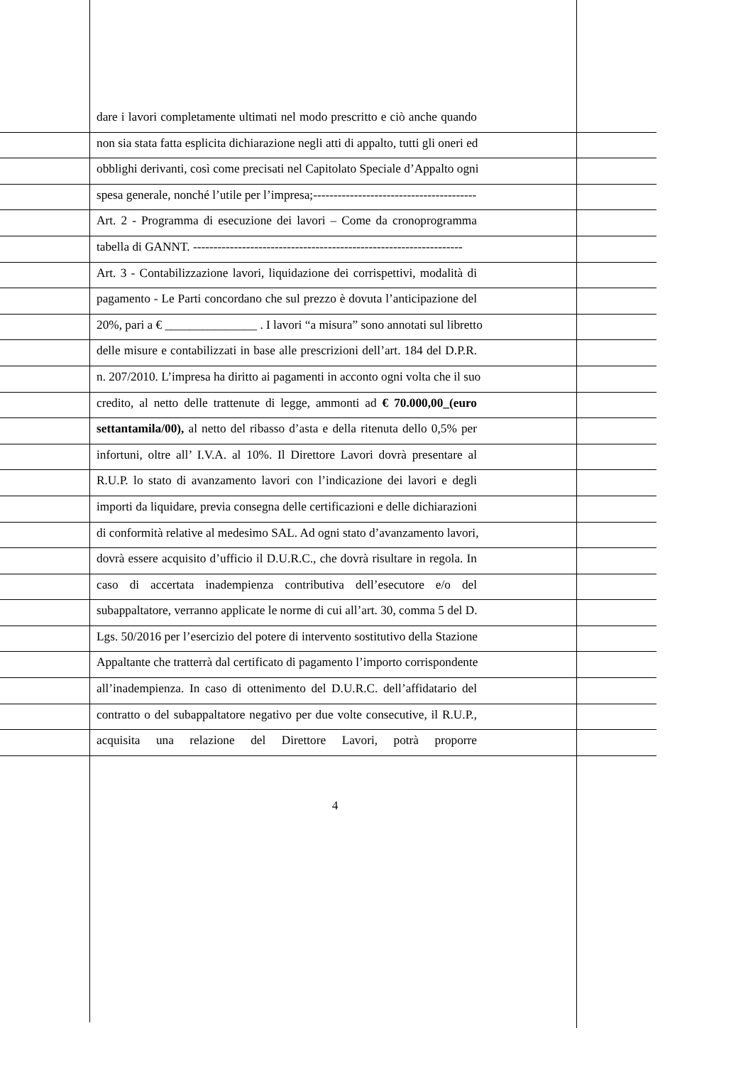dare i lavori completamente ultimati nel modo prescritto e ciò anche quando
non sia stata fatta esplicita dichiarazione negli atti di appalto, tutti gli oneri ed
obblighi derivanti, così come precisati nel Capitolato Speciale d’Appalto ogni
spesa generale, nonché l’utile per l’impresa;----------------------------------------
Art. 2 - Programma di esecuzione dei lavori – Come da cronoprogramma
tabella di GANNT. ------------------------------------------------------------------
Art. 3 - Contabilizzazione lavori, liquidazione dei corrispettivi, modalità di
pagamento - Le Parti concordano che sul prezzo è dovuta l’anticipazione del
20%, pari a € _______________ . I lavori “a misura” sono annotati sul libretto
delle misure e contabilizzati in base alle prescrizioni dell’art. 184 del D.P.R.
n. 207/2010. L’impresa ha diritto ai pagamenti in acconto ogni volta che il suo
credito, al netto delle trattenute di legge, ammonti ad € 70.000,00_(euro
settantamila/00), al netto del ribasso d’asta e della ritenuta dello 0,5% per
infortuni, oltre all’ I.V.A. al 10%. Il Direttore Lavori dovrà presentare al
R.U.P. lo stato di avanzamento lavori con l’indicazione dei lavori e degli
importi da liquidare, previa consegna delle certificazioni e delle dichiarazioni
di conformità relative al medesimo SAL. Ad ogni stato d’avanzamento lavori,
dovrà essere acquisito d’ufficio il D.U.R.C., che dovrà risultare in regola. In
caso di accertata inadempienza contributiva dell’esecutore e/o del
subappaltatore, verranno applicate le norme di cui all’art. 30, comma 5 del D.
Lgs. 50/2016 per l’esercizio del potere di intervento sostitutivo della Stazione
Appaltante che tratterrà dal certificato di pagamento l’importo corrispondente
all’inadempienza. In caso di ottenimento del D.U.R.C. dell’affidatario del
contratto o del subappaltatore negativo per due volte consecutive, il R.U.P.,
acquisita una relazione del Direttore Lavori, potrà proporre
4